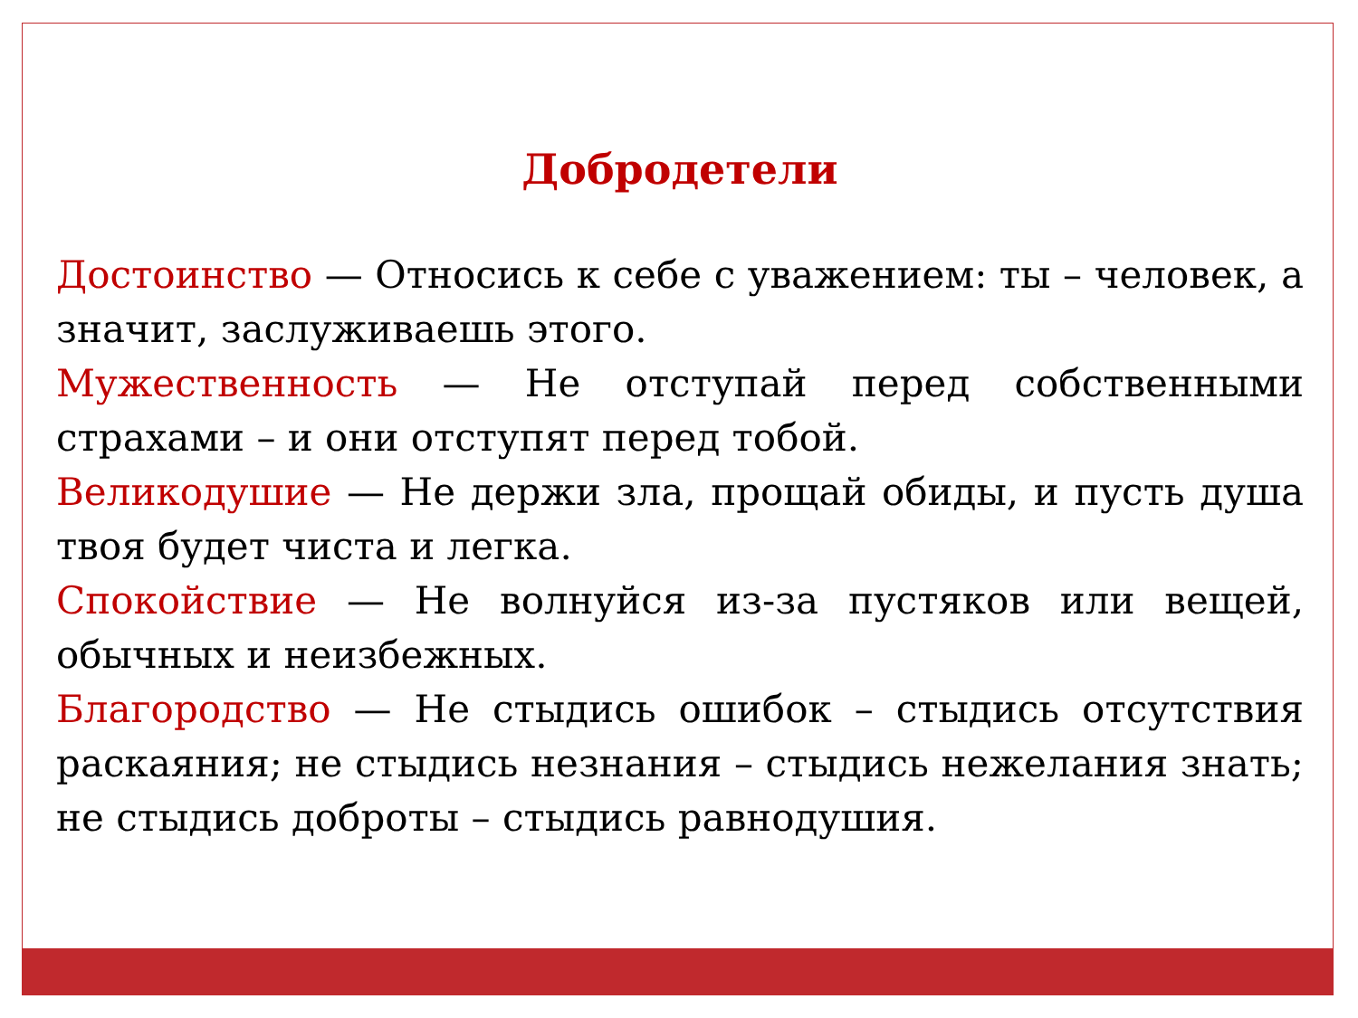Добродетели
Достоинство — Относись к себе с уважением: ты – человек, а значит, заслуживаешь этого.
Мужественность — Не отступай перед собственными страхами – и они отступят перед тобой.
Великодушие — Не держи зла, прощай обиды, и пусть душа твоя будет чиста и легка.
Спокойствие — Не волнуйся из-за пустяков или вещей, обычных и неизбежных.
Благородство — Не стыдись ошибок – стыдись отсутствия раскаяния; не стыдись незнания – стыдись нежелания знать; не стыдись доброты – стыдись равнодушия.